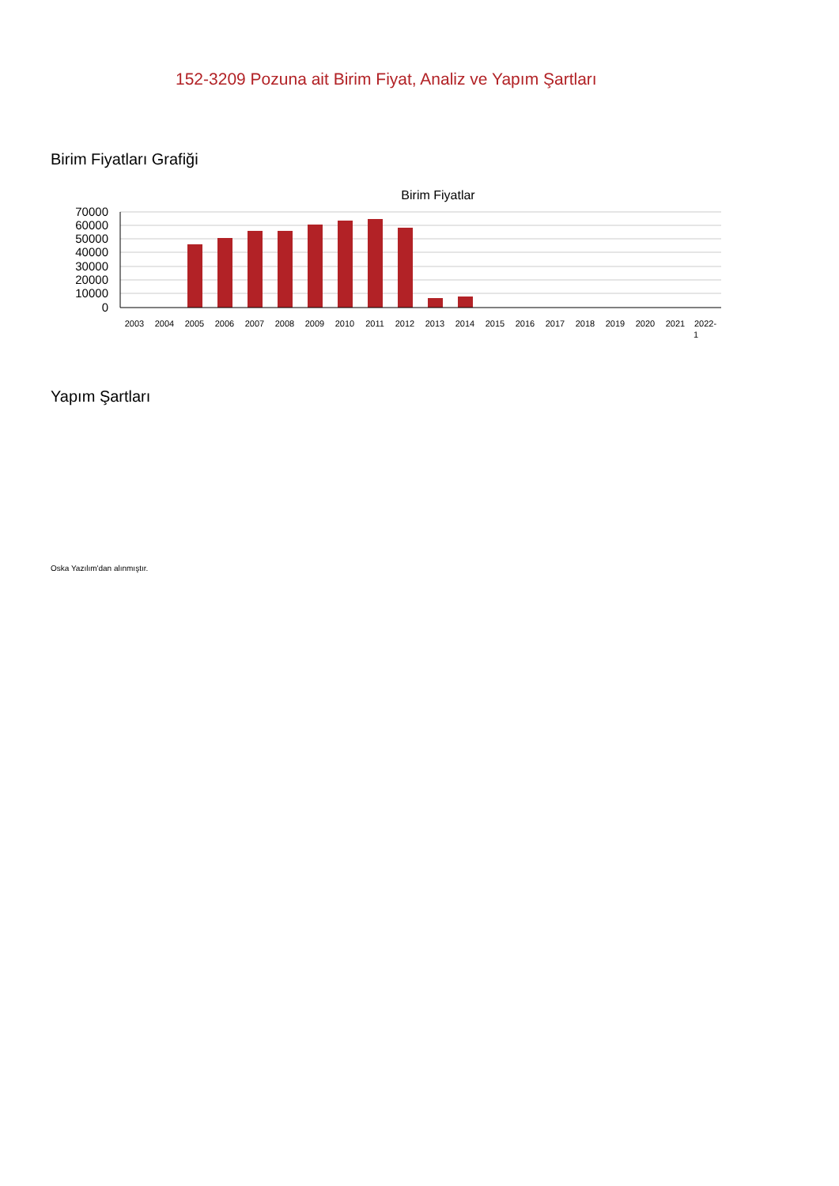152-3209 Pozuna ait Birim Fiyat, Analiz ve Yapım Şartları
Birim Fiyatları Grafiği
Birim Fiyatlar
70000
60000
50000
40000
30000
20000
10000
0
2003
2004
2005
2006
2007
2008
2009
2010
2011
2012
2013
2014
2015
2016
2017
2018
2019
2020
2021
2022-
1
Yapım Şartları
Oska Yazılım'dan alınmıştır.